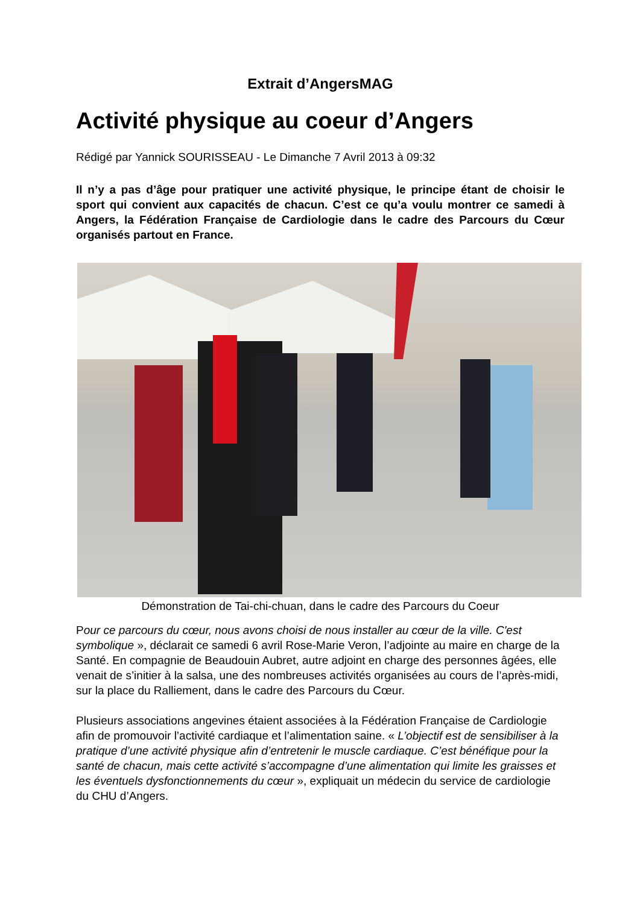Extrait d’AngersMAG
Activité physique au coeur d’Angers
Rédigé par Yannick SOURISSEAU - Le Dimanche 7 Avril 2013 à 09:32
Il n’y a pas d’âge pour pratiquer une activité physique, le principe étant de choisir le sport qui convient aux capacités de chacun. C’est ce qu’a voulu montrer ce samedi à Angers, la Fédération Française de Cardiologie dans le cadre des Parcours du Cœur organisés partout en France.
Démonstration de Tai-chi-chuan, dans le cadre des Parcours du Coeur
Pour ce parcours du cœur, nous avons choisi de nous installer au cœur de la ville. C'est symbolique », déclarait ce samedi 6 avril Rose-Marie Veron, l’adjointe au maire en charge de la Santé. En compagnie de Beaudouin Aubret, autre adjoint en charge des personnes âgées, elle venait de s’initier à la salsa, une des nombreuses activités organisées au cours de l’après-midi, sur la place du Ralliement, dans le cadre des Parcours du Cœur.
Plusieurs associations angevines étaient associées à la Fédération Française de Cardiologie afin de promouvoir l’activité cardiaque et l’alimentation saine. « L’objectif est de sensibiliser à la pratique d’une activité physique afin d’entretenir le muscle cardiaque. C’est bénéfique pour la santé de chacun, mais cette activité s’accompagne d’une alimentation qui limite les graisses et les éventuels dysfonctionnements du cœur », expliquait un médecin du service de cardiologie du CHU d’Angers.